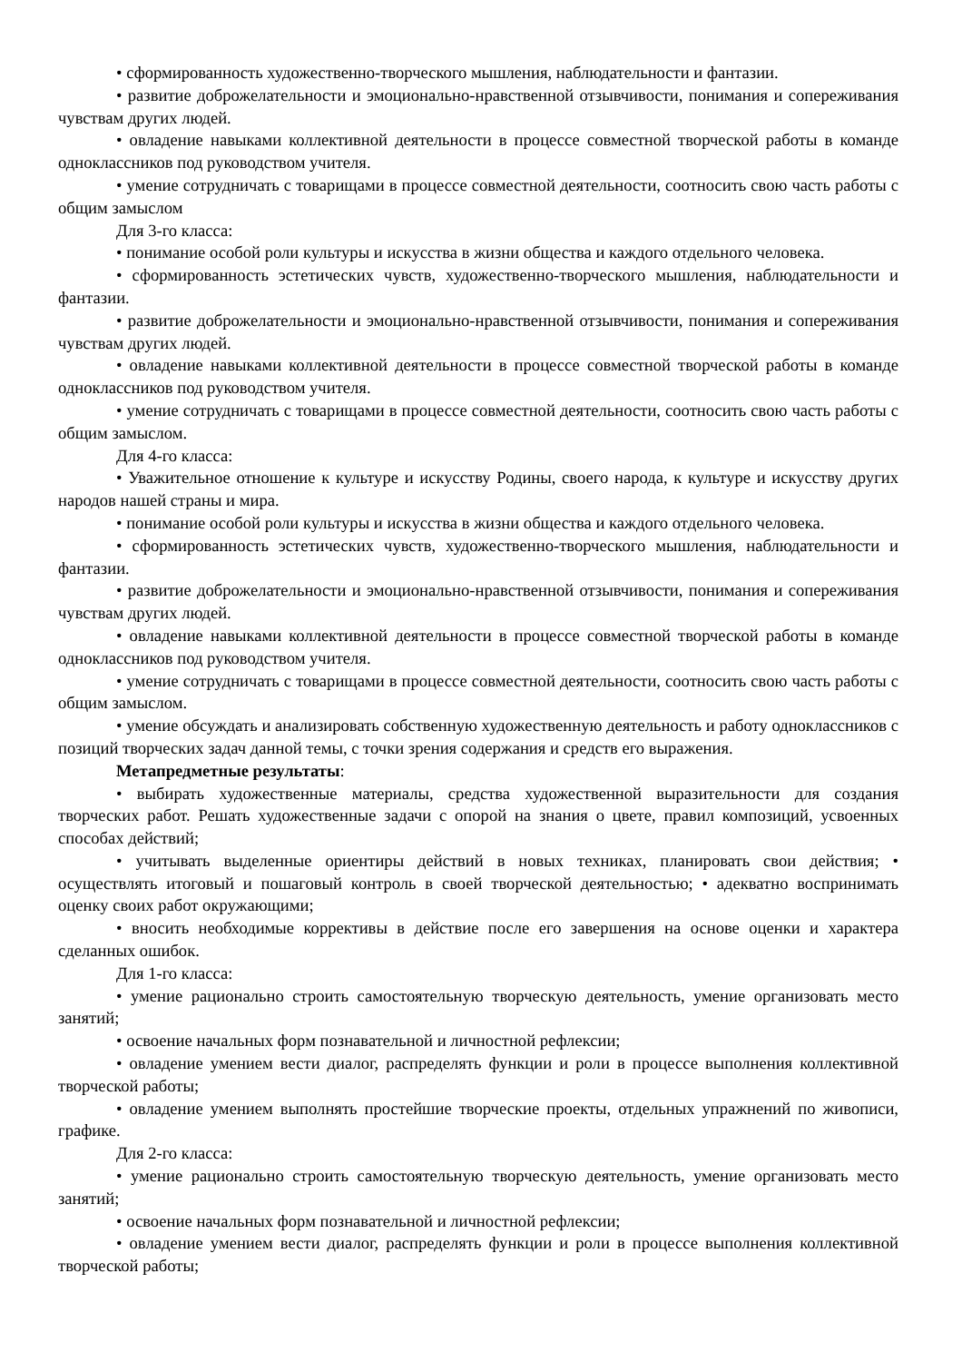• сформированность художественно-творческого мышления, наблюдательности и фантазии.
• развитие доброжелательности и эмоционально-нравственной отзывчивости, понимания и сопереживания чувствам других людей.
• овладение навыками коллективной деятельности в процессе совместной творческой работы в команде одноклассников под руководством учителя.
• умение сотрудничать с товарищами в процессе совместной деятельности, соотносить свою часть работы с общим замыслом
Для 3-го класса:
• понимание особой роли культуры и искусства в жизни общества и каждого отдельного человека.
• сформированность эстетических чувств, художественно-творческого мышления, наблюдательности и фантазии.
• развитие доброжелательности и эмоционально-нравственной отзывчивости, понимания и сопереживания чувствам других людей.
• овладение навыками коллективной деятельности в процессе совместной творческой работы в команде одноклассников под руководством учителя.
• умение сотрудничать с товарищами в процессе совместной деятельности, соотносить свою часть работы с общим замыслом.
Для 4-го класса:
• Уважительное отношение к культуре и искусству Родины, своего народа, к культуре и искусству других народов нашей страны и мира.
• понимание особой роли культуры и искусства в жизни общества и каждого отдельного человека.
• сформированность эстетических чувств, художественно-творческого мышления, наблюдательности и фантазии.
• развитие доброжелательности и эмоционально-нравственной отзывчивости, понимания и сопереживания чувствам других людей.
• овладение навыками коллективной деятельности в процессе совместной творческой работы в команде одноклассников под руководством учителя.
• умение сотрудничать с товарищами в процессе совместной деятельности, соотносить свою часть работы с общим замыслом.
• умение обсуждать и анализировать собственную художественную деятельность и работу одноклассников с позиций творческих задач данной темы, с точки зрения содержания и средств его выражения.
Метапредметные результаты:
• выбирать художественные материалы, средства художественной выразительности для создания творческих работ. Решать художественные задачи с опорой на знания о цвете, правил композиций, усвоенных способах действий;
• учитывать выделенные ориентиры действий в новых техниках, планировать свои действия; • осуществлять итоговый и пошаговый контроль в своей творческой деятельностью; • адекватно воспринимать оценку своих работ окружающими;
• вносить необходимые коррективы в действие после его завершения на основе оценки и характера сделанных ошибок.
Для 1-го класса:
• умение рационально строить самостоятельную творческую деятельность, умение организовать место занятий;
• освоение начальных форм познавательной и личностной рефлексии;
• овладение умением вести диалог, распределять функции и роли в процессе выполнения коллективной творческой работы;
• овладение умением выполнять простейшие творческие проекты, отдельных упражнений по живописи, графике.
Для 2-го класса:
• умение рационально строить самостоятельную творческую деятельность, умение организовать место занятий;
• освоение начальных форм познавательной и личностной рефлексии;
• овладение умением вести диалог, распределять функции и роли в процессе выполнения коллективной творческой работы;